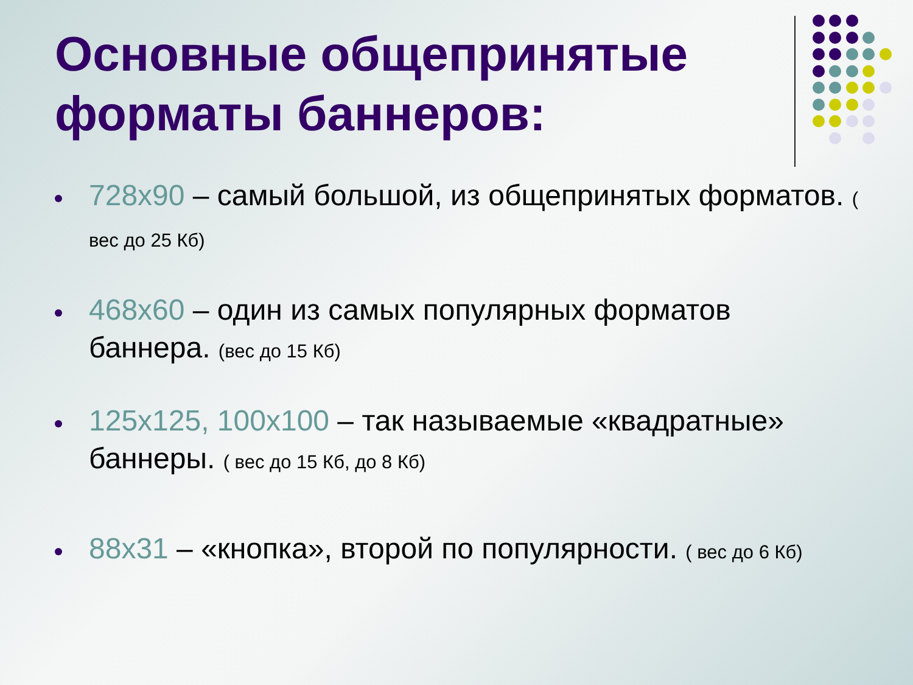Основные общепринятые форматы баннеров:
728x90 – самый большой, из общепринятых форматов. ( вес до 25 Кб)
468x60 – один из самых популярных форматов баннера. (вес до 15 Кб)
125x125, 100x100 – так называемые «квадратные» баннеры. ( вес до 15 Кб, до 8 Кб)
88x31 – «кнопка», второй по популярности. ( вес до 6 Кб)